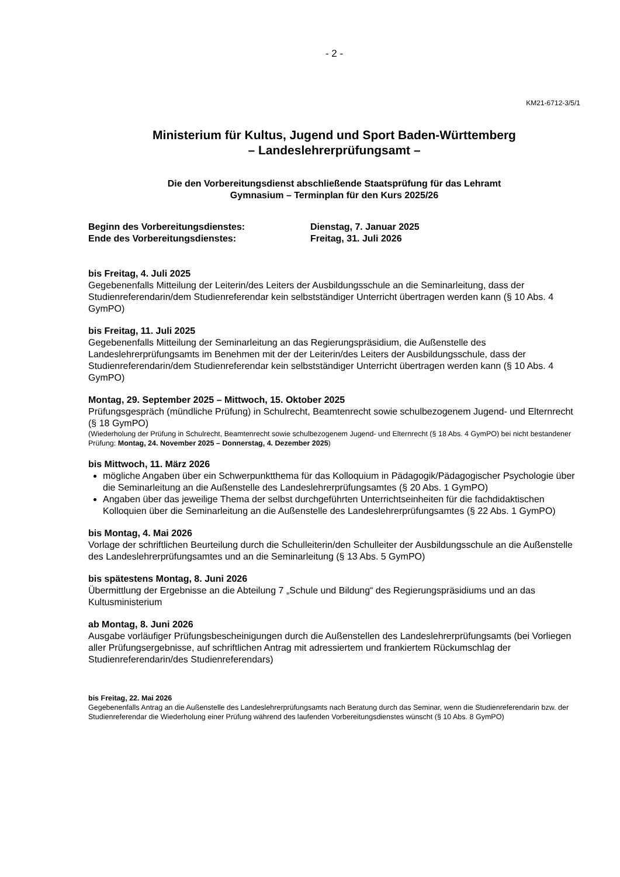- 2 -
KM21-6712-3/5/1
Ministerium für Kultus, Jugend und Sport Baden-Württemberg
– Landeslehrerprüfungsamt –
Die den Vorbereitungsdienst abschließende Staatsprüfung für das Lehramt
Gymnasium – Terminplan für den Kurs 2025/26
Beginn des Vorbereitungsdienstes:
Dienstag, 7. Januar 2025
Ende des Vorbereitungsdienstes:
Freitag, 31. Juli 2026
bis Freitag, 4. Juli 2025
Gegebenenfalls Mitteilung der Leiterin/des Leiters der Ausbildungsschule an die Seminarleitung, dass der Studienreferendarin/dem Studienreferendar kein selbstständiger Unterricht übertragen werden kann (§ 10 Abs. 4 GymPO)
bis Freitag, 11. Juli 2025
Gegebenenfalls Mitteilung der Seminarleitung an das Regierungspräsidium, die Außenstelle des Landeslehrerprüfungsamts im Benehmen mit der der Leiterin/des Leiters der Ausbildungsschule, dass der Studienreferendarin/dem Studienreferendar kein selbstständiger Unterricht übertragen werden kann (§ 10 Abs. 4 GymPO)
Montag, 29. September 2025 – Mittwoch, 15. Oktober 2025
Prüfungsgespräch (mündliche Prüfung) in Schulrecht, Beamtenrecht sowie schulbezogenem Jugend- und Elternrecht (§ 18 GymPO)
(Wiederholung der Prüfung in Schulrecht, Beamtenrecht sowie schulbezogenem Jugend- und Elternrecht (§ 18 Abs. 4 GymPO) bei nicht bestandener Prüfung: Montag, 24. November 2025 – Donnerstag, 4. Dezember 2025)
bis Mittwoch, 11. März 2026
mögliche Angaben über ein Schwerpunktthema für das Kolloquium in Pädagogik/Pädagogischer Psychologie über die Seminarleitung an die Außenstelle des Landeslehrerprüfungsamtes (§ 20 Abs. 1 GymPO)
Angaben über das jeweilige Thema der selbst durchgeführten Unterrichtseinheiten für die fachdidaktischen Kolloquien über die Seminarleitung an die Außenstelle des Landeslehrerprüfungsamtes (§ 22 Abs. 1 GymPO)
bis Montag, 4. Mai 2026
Vorlage der schriftlichen Beurteilung durch die Schulleiterin/den Schulleiter der Ausbildungsschule an die Außenstelle des Landeslehrerprüfungsamtes und an die Seminarleitung (§ 13 Abs. 5 GymPO)
bis spätestens Montag, 8. Juni 2026
Übermittlung der Ergebnisse an die Abteilung 7 „Schule und Bildung“ des Regierungspräsidiums und an das Kultusministerium
ab Montag, 8. Juni 2026
Ausgabe vorläufiger Prüfungsbescheinigungen durch die Außenstellen des Landeslehrerprüfungsamts (bei Vorliegen aller Prüfungsergebnisse, auf schriftlichen Antrag mit adressiertem und frankiertem Rückumschlag der Studienreferendarin/des Studienreferendars)
bis Freitag, 22. Mai 2026
Gegebenenfalls Antrag an die Außenstelle des Landeslehrerprüfungsamts nach Beratung durch das Seminar, wenn die Studienreferendarin bzw. der Studienreferendar die Wiederholung einer Prüfung während des laufenden Vorbereitungsdienstes wünscht (§ 10 Abs. 8 GymPO)